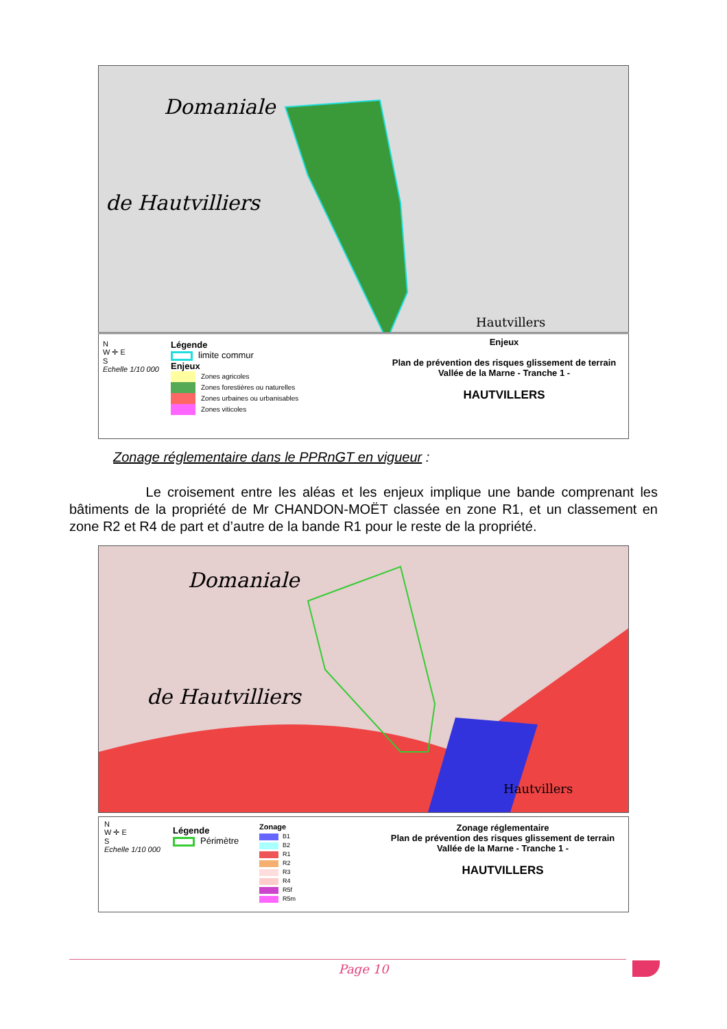Domaniale
de Hautvilliers
Hautvillers
N
W ✛ E
S
Echelle 1/10 000
Légende
limite commur
Enjeux
Zones agricoles
Zones forestières ou naturelles
Zones urbaines ou urbanisables
Zones viticoles
Enjeux
Plan de prévention des risques glissement de terrain
Vallée de la Marne - Tranche 1 -
HAUTVILLERS
Zonage réglementaire dans le PPRnGT en vigueur :
Le croisement entre les aléas et les enjeux implique une bande comprenant les bâtiments de la propriété de Mr CHANDON-MOËT classée en zone R1, et un classement en zone R2 et R4 de part et d’autre de la bande R1 pour le reste de la propriété.
Domaniale
de Hautvilliers
Hautvillers
N
W ✛ E
S
Echelle 1/10 000
Légende
Périmètre
Zonage
B1
B2
R1
R2
R3
R4
R5f
R5m
Zonage réglementaire
Plan de prévention des risques glissement de terrain
Vallée de la Marne - Tranche 1 -
HAUTVILLERS
Page 10